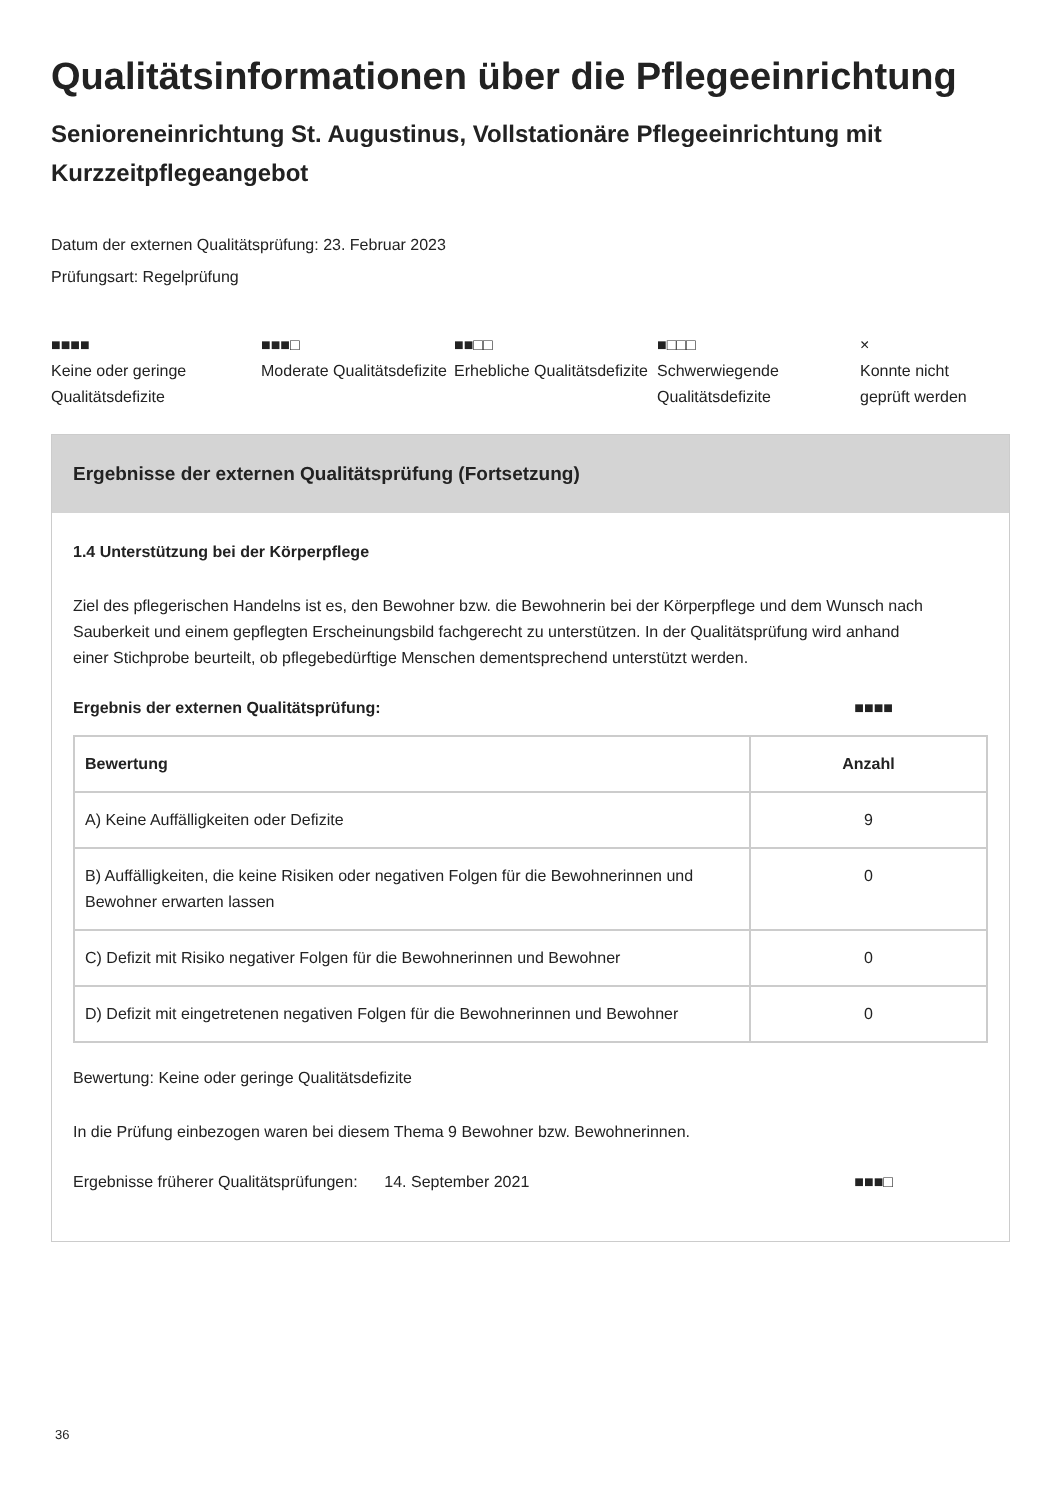Qualitätsinformationen über die Pflegeeinrichtung
Senioreneinrichtung St. Augustinus, Vollstationäre Pflegeeinrichtung mit Kurzzeitpflegeangebot
Datum der externen Qualitätsprüfung: 23. Februar 2023
Prüfungsart: Regelprüfung
■■■■
Keine oder geringe Qualitätsdefizite
■■■□
Moderate Qualitätsdefizite
■■□□
Erhebliche Qualitätsdefizite
■□□□
Schwerwiegende Qualitätsdefizite
×
Konnte nicht geprüft werden
Ergebnisse der externen Qualitätsprüfung (Fortsetzung)
1.4 Unterstützung bei der Körperpflege
Ziel des pflegerischen Handelns ist es, den Bewohner bzw. die Bewohnerin bei der Körperpflege und dem Wunsch nach Sauberkeit und einem gepflegten Erscheinungsbild fachgerecht zu unterstützen. In der Qualitätsprüfung wird anhand einer Stichprobe beurteilt, ob pflegebedürftige Menschen dementsprechend unterstützt werden.
Ergebnis der externen Qualitätsprüfung: ■■■■
| Bewertung | Anzahl |
| --- | --- |
| A) Keine Auffälligkeiten oder Defizite | 9 |
| B) Auffälligkeiten, die keine Risiken oder negativen Folgen für die Bewohnerinnen und Bewohner erwarten lassen | 0 |
| C) Defizit mit Risiko negativer Folgen für die Bewohnerinnen und Bewohner | 0 |
| D) Defizit mit eingetretenen negativen Folgen für die Bewohnerinnen und Bewohner | 0 |
Bewertung: Keine oder geringe Qualitätsdefizite
In die Prüfung einbezogen waren bei diesem Thema 9 Bewohner bzw. Bewohnerinnen.
Ergebnisse früherer Qualitätsprüfungen: 14. September 2021 ■■■□
36